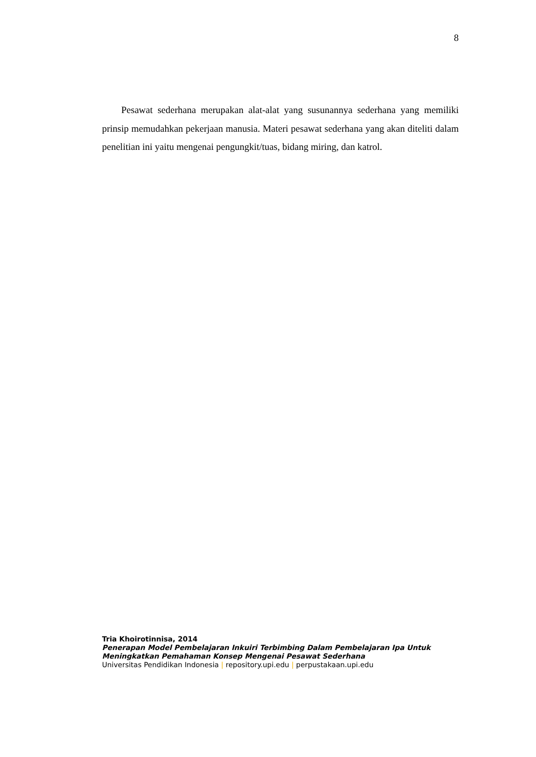8
Pesawat sederhana merupakan alat-alat yang susunannya sederhana yang memiliki prinsip memudahkan pekerjaan manusia. Materi pesawat sederhana yang akan diteliti dalam penelitian ini yaitu mengenai pengungkit/tuas, bidang miring, dan katrol.
Tria Khoirotinnisa, 2014
Penerapan Model Pembelajaran Inkuiri Terbimbing Dalam Pembelajaran Ipa Untuk Meningkatkan Pemahaman Konsep Mengenai Pesawat Sederhana
Universitas Pendidikan Indonesia | repository.upi.edu | perpustakaan.upi.edu